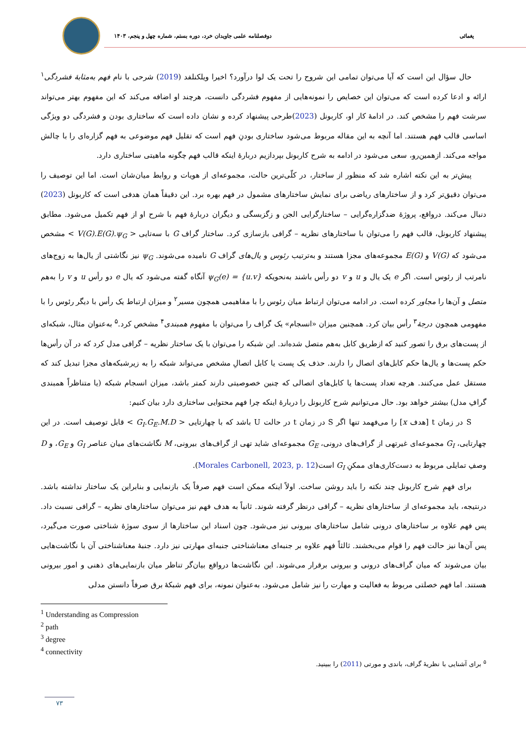یغمائی دوفصلنامه علمی جاویدان خرد، دوره بستم، شماره چهل و پنجم، ۱۴۰۳
حال سؤال این است که آیا می‌توان تمامی این شروح را تحت یک لوا درآورد؟ اخیرا ویلکنلفد (2019) شرحی با نام فهم به‌مثابهٔ فشردگی<sup>۱</sup> ارائه و ادعا کرده است که می‌توان این خصایص را نمونه‌هایی از مفهوم فشردگی دانست، هرچند او اضافه می‌کند که این مفهوم بهتر می‌تواند سرشت فهم را مشخص کند. در ادامهٔ کار او، کاربونل (2023)طرحی پیشنهاد کرده و نشان داده است که ساختاری بودن و فشردگی دو ویژگی اساسی قالب فهم هستند. اما آنچه به این مقاله مربوط می‌شود ساختاری بودنِ فهم است که تقلیل فهم موضوعی به فهم گزاره‌ای را با چالش مواجه می‌کند. ازهمین‌رو، سعی می‌شود در ادامه به شرح کاربونل بپردازیم دربارهٔ اینکه قالب فهم چگونه ماهیتی ساختاری دارد.
پیش‌تر به این نکته اشاره شد که منظور از ساختار، در کلّی‌ترین حالت، مجموعه‌ای از هویات و روابط میان‌شان است. اما این توصیف را می‌توان دقیق‌تر کرد و از ساختارهای ریاضی برای نمایش ساختارهای مشمول در فهم بهره برد. این دقیقاً همان هدفی است که کاربونل (2023) دنبال می‌کند. درواقع، پروژهٔ ضدگزاره‌گرایی – ساختارگرایی الجن و زگزبسگی و دیگران دربارهٔ فهم با شرح او از فهم تکمیل می‌شود. مطابق پیشنهاد کاربونل، قالب فهم را می‌توان با ساختارهای نظریه – گرافی بازسازی کرد. ساختار گراف G با سه‌تایی < V(G).E(G).ψ<sub>G</sub> > مشخص می‌شود که V(G) و E(G) مجموعه‌های مجزا هستند و به‌ترتیب رئوس و یال‌های گراف G نامیده می‌شوند. ψ<sub>G</sub> نیز نگاشتی از یال‌ها به زوج‌های نامرتب از رئوس است. اگر e یک یال و u و v دو رأس باشند به‌نحویکه ψ<sub>G</sub>(e) = {u.v} آنگاه گفته می‌شود که یال e دو رأس u و v را به‌هم متصل و آن‌ها را مجاور کرده است. در ادامه می‌توان ارتباط میان رئوس را با مفاهیمی همچون مسیر<sup>۲</sup> و میزان ارتباط یک رأس با دیگر رئوس را با مفهومی همچون درجهٔ<sup>۳</sup> رأس بیان کرد. همچنین میزان «انسجام» یک گراف را می‌توان با مفهوم همبندی<sup>۴</sup> مشخص کرد.<sup>۵</sup> به‌عنوان مثال، شبکه‌ای از پست‌های برق را تصور کنید که ازطریق کابل به‌هم متصل شده‌اند. این شبکه را می‌توان با یک ساختار نظریه – گرافی مدل کرد که در آن رأس‌ها حکم پست‌ها و یال‌ها حکم کابل‌های اتصال را دارند. حذف یک پست یا کابل اتصالِ مشخص می‌تواند شبکه را به زیرشبکه‌های مجزا تبدیل کند که مستقل عمل می‌کنند. هرچه تعداد پست‌ها یا کابل‌های اتصالی که چنین خصوصیتی دارند کمتر باشد، میزان انسجام شبکه (یا متناظراً همبندی گرافِ مدل) بیشتر خواهد بود. حال می‌توانیم شرح کاربونل را دربارهٔ اینکه چرا فهم محتوایی ساختاری دارد بیان کنیم:
S در زمان t [هدف x] را می‌فهمد تنها اگر S در زمان t در حالت U باشد که با چهارتایی < G<sub>I</sub>.G<sub>E</sub>.M.D > قابل توصیف است. در این چهارتایی، G<sub>I</sub> مجموعه‌ای غیرتهی از گراف‌های درونی، G<sub>E</sub> مجموعه‌ای شاید تهی از گراف‌های بیرونی، M نگاشت‌های میان عناصر G<sub>I</sub> و G<sub>E</sub>، و D وصفِ تمایلی مربوط به دست‌کاری‌های ممکنِ G<sub>I</sub> است(Morales Carbonell, 2023, p. 12).
برای فهمِ شرح کاربونل چند نکته را باید روشن ساخت. اولاً اینکه ممکن است فهم صرفاً یک بازنمایی و بنابراین یک ساختار نداشته باشد. درنتیجه، باید مجموعه‌ای از ساختارهای نظریه – گرافی درنظر گرفته شوند. ثانیاً به هدف فهم نیز می‌توان ساختارهای نظریه – گرافی نسبت داد. پس فهم علاوه بر ساختارهای درونی شامل ساختارهای بیرونی نیز می‌شود. چون اسناد این ساختارها از سوی سوژهٔ شناختی صورت می‌گیرد، پس آن‌ها نیز حالت فهم را قوام می‌بخشند. ثالثاً فهم علاوه بر جنبه‌ای معناشناختی جنبه‌ای مهارتی نیز دارد. جنبهٔ معناشناختی آن با نگاشت‌هایی بیان می‌شوند که میان گراف‌های درونی و بیرونی برقرار می‌شوند. این نگاشت‌ها درواقع بیان‌گر تناظر میان بازنمایی‌های ذهنی و امور بیرونی هستند. اما فهم خصلتی مربوط به فعالیت و مهارت را نیز شامل می‌شود. به‌عنوان نمونه، برای فهم شبکهٔ برق صرفاً دانستن مدلی
<sup>1</sup> Understanding as Compression
<sup>2</sup> path
<sup>3</sup> degree
<sup>4</sup> connectivity
<sup>۵</sup> برای آشنایی با نظریهٔ گراف، باندی و مورتی (2011) را ببینید.
۷۳